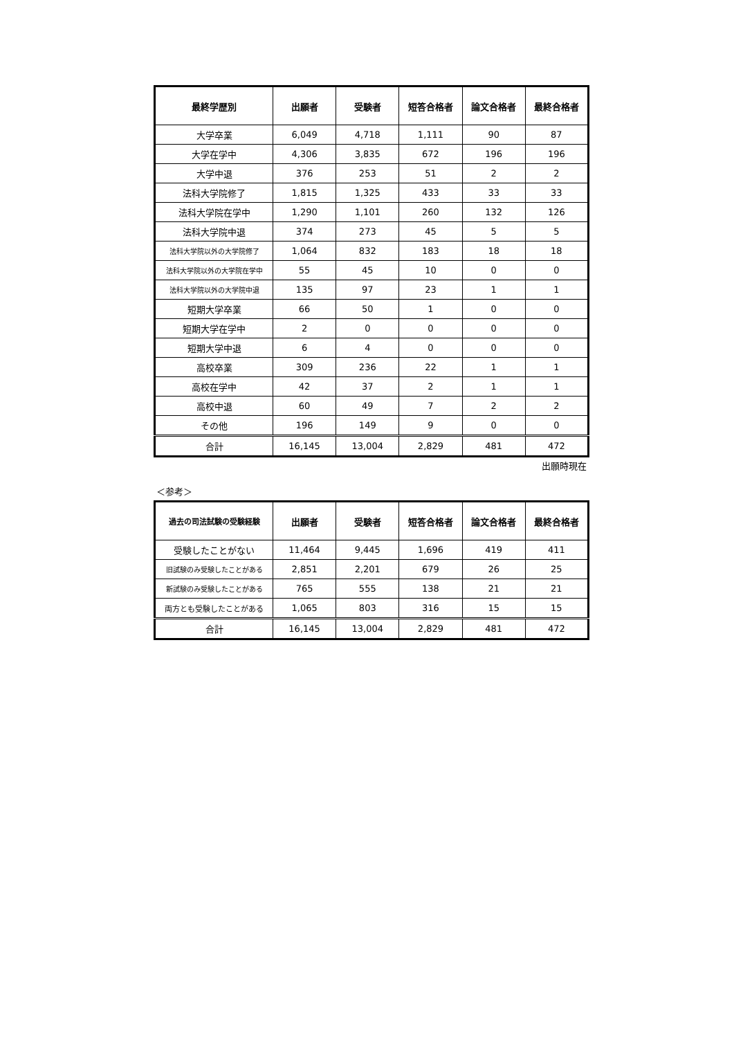| 最終学歴別 | 出願者 | 受験者 | 短答合格者 | 論文合格者 | 最終合格者 |
| --- | --- | --- | --- | --- | --- |
| 大学卒業 | 6,049 | 4,718 | 1,111 | 90 | 87 |
| 大学在学中 | 4,306 | 3,835 | 672 | 196 | 196 |
| 大学中退 | 376 | 253 | 51 | 2 | 2 |
| 法科大学院修了 | 1,815 | 1,325 | 433 | 33 | 33 |
| 法科大学院在学中 | 1,290 | 1,101 | 260 | 132 | 126 |
| 法科大学院中退 | 374 | 273 | 45 | 5 | 5 |
| 法科大学院以外の大学院修了 | 1,064 | 832 | 183 | 18 | 18 |
| 法科大学院以外の大学院在学中 | 55 | 45 | 10 | 0 | 0 |
| 法科大学院以外の大学院中退 | 135 | 97 | 23 | 1 | 1 |
| 短期大学卒業 | 66 | 50 | 1 | 0 | 0 |
| 短期大学在学中 | 2 | 0 | 0 | 0 | 0 |
| 短期大学中退 | 6 | 4 | 0 | 0 | 0 |
| 高校卒業 | 309 | 236 | 22 | 1 | 1 |
| 高校在学中 | 42 | 37 | 2 | 1 | 1 |
| 高校中退 | 60 | 49 | 7 | 2 | 2 |
| その他 | 196 | 149 | 9 | 0 | 0 |
| 合計 | 16,145 | 13,004 | 2,829 | 481 | 472 |
出願時現在
＜参考＞
| 過去の司法試験の受験経験 | 出願者 | 受験者 | 短答合格者 | 論文合格者 | 最終合格者 |
| --- | --- | --- | --- | --- | --- |
| 受験したことがない | 11,464 | 9,445 | 1,696 | 419 | 411 |
| 旧試験のみ受験したことがある | 2,851 | 2,201 | 679 | 26 | 25 |
| 新試験のみ受験したことがある | 765 | 555 | 138 | 21 | 21 |
| 両方とも受験したことがある | 1,065 | 803 | 316 | 15 | 15 |
| 合計 | 16,145 | 13,004 | 2,829 | 481 | 472 |